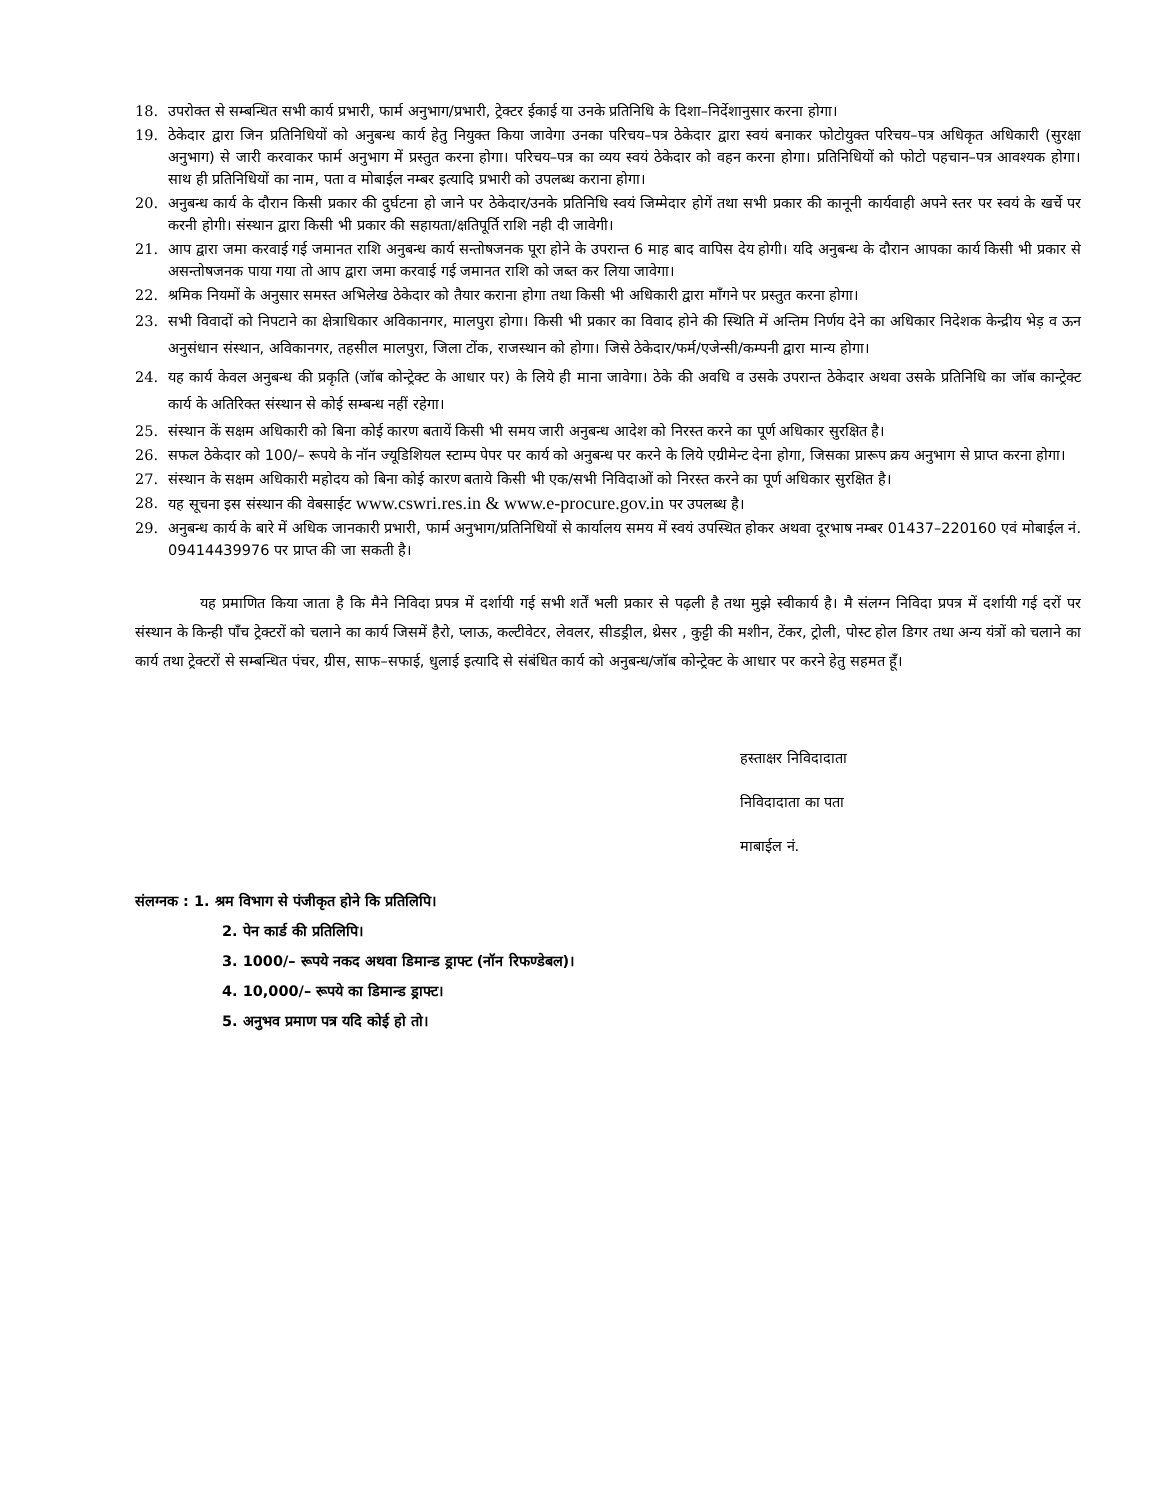18. उपरोक्त से सम्बन्धित सभी कार्य प्रभारी, फार्म अनुभाग/प्रभारी, ट्रेक्टर ईकाई या उनके प्रतिनिधि के दिशा–निर्देशानुसार करना होगा।
19. ठेकेदार द्वारा जिन प्रतिनिधियों को अनुबन्ध कार्य हेतु नियुक्त किया जावेगा उनका परिचय–पत्र ठेकेदार द्वारा स्वयं बनाकर फोटोयुक्त परिचय–पत्र अधिकृत अधिकारी (सुरक्षा अनुभाग) से जारी करवाकर फार्म अनुभाग में प्रस्तुत करना होगा। परिचय–पत्र का व्यय स्वयं ठेकेदार को वहन करना होगा। प्रतिनिधियों को फोटो पहचान–पत्र आवश्यक होगा। साथ ही प्रतिनिधियों का नाम, पता व मोबाईल नम्बर इत्यादि प्रभारी को उपलब्ध कराना होगा।
20. अनुबन्ध कार्य के दौरान किसी प्रकार की दुर्घटना हो जाने पर ठेकेदार/उनके प्रतिनिधि स्वयं जिम्मेदार होगें तथा सभी प्रकार की कानूनी कार्यवाही अपने स्तर पर स्वयं के खर्चे पर करनी होगी। संस्थान द्वारा किसी भी प्रकार की सहायता/क्षतिपूर्ति राशि नही दी जावेगी।
21. आप द्वारा जमा करवाई गई जमानत राशि अनुबन्ध कार्य सन्तोषजनक पूरा होने के उपरान्त 6 माह बाद वापिस देय होगी। यदि अनुबन्ध के दौरान आपका कार्य किसी भी प्रकार से असन्तोषजनक पाया गया तो आप द्वारा जमा करवाई गई जमानत राशि को जब्त कर लिया जावेगा।
22. श्रमिक नियमों के अनुसार समस्त अभिलेख ठेकेदार को तैयार कराना होगा तथा किसी भी अधिकारी द्वारा माँगने पर प्रस्तुत करना होगा।
23. सभी विवादों को निपटाने का क्षेत्राधिकार अविकानगर, मालपुरा होगा। किसी भी प्रकार का विवाद होने की स्थिति में अन्तिम निर्णय देने का अधिकार निदेशक केन्द्रीय भेड़ व ऊन अनुसंधान संस्थान, अविकानगर, तहसील मालपुरा, जिला टोंक, राजस्थान को होगा। जिसे ठेकेदार/फर्म/एजेन्सी/कम्पनी द्वारा मान्य होगा।
24. यह कार्य केवल अनुबन्ध की प्रकृति (जॉब कोन्ट्रेक्ट के आधार पर) के लिये ही माना जावेगा। ठेके की अवधि व उसके उपरान्त ठेकेदार अथवा उसके प्रतिनिधि का जॉब कान्ट्रेक्ट कार्य के अतिरिक्त संस्थान से कोई सम्बन्ध नहीं रहेगा।
25. संस्थान कें सक्षम अधिकारी को बिना कोई कारण बतायें किसी भी समय जारी अनुबन्ध आदेश को निरस्त करने का पूर्ण अधिकार सुरक्षित है।
26. सफल ठेकेदार को 100/– रूपये के नॉन ज्यूडिशियल स्टाम्प पेपर पर कार्य को अनुबन्ध पर करने के लिये एग्रीमेन्ट देना होगा, जिसका प्रारूप क्रय अनुभाग से प्राप्त करना होगा।
27. संस्थान के सक्षम अधिकारी महोदय को बिना कोई कारण बताये किसी भी एक/सभी निविदाओं को निरस्त करने का पूर्ण अधिकार सुरक्षित है।
28. यह सूचना इस संस्थान की वेबसाईट www.cswri.res.in & www.e-procure.gov.in पर उपलब्ध है।
29. अनुबन्ध कार्य के बारे में अधिक जानकारी प्रभारी, फार्म अनुभाग/प्रतिनिधियों से कार्यालय समय में स्वयं उपस्थित होकर अथवा दूरभाष नम्बर 01437–220160 एवं मोबाईल नं. 09414439976 पर प्राप्त की जा सकती है।
यह प्रमाणित किया जाता है कि मैने निविदा प्रपत्र में दर्शायी गई सभी शर्तें भली प्रकार से पढ़ली है तथा मुझे स्वीकार्य है। मै संलग्न निविदा प्रपत्र में दर्शायी गई दरों पर संस्थान के किन्ही पाँच ट्रेक्टरों को चलाने का कार्य जिसमें हैरो, प्लाऊ, कल्टीवेटर, लेवलर, सीडड्रील, थ्रेसर , कुट्टी की मशीन, टेंकर, ट्रोली, पोस्ट होल डिगर तथा अन्य यंत्रों को चलाने का कार्य तथा ट्रेक्टरों से सम्बन्धित पंचर, ग्रीस, साफ–सफाई, धुलाई इत्यादि से संबंधित कार्य को अनुबन्ध/जॉब कोन्ट्रेक्ट के आधार पर करने हेतु सहमत हूँ।
हस्ताक्षर निविदादाता
निविदादाता का पता
माबाईल नं.
संलग्नक : 1. श्रम विभाग से पंजीकृत होने कि प्रतिलिपि।
2. पेन कार्ड की प्रतिलिपि।
3. 1000/– रूपये नकद अथवा डिमान्ड ड्राफ्ट (नॉन रिफण्डेबल)।
4. 10,000/– रूपये का डिमान्ड ड्राफ्ट।
5. अनुभव प्रमाण पत्र यदि कोई हो तो।